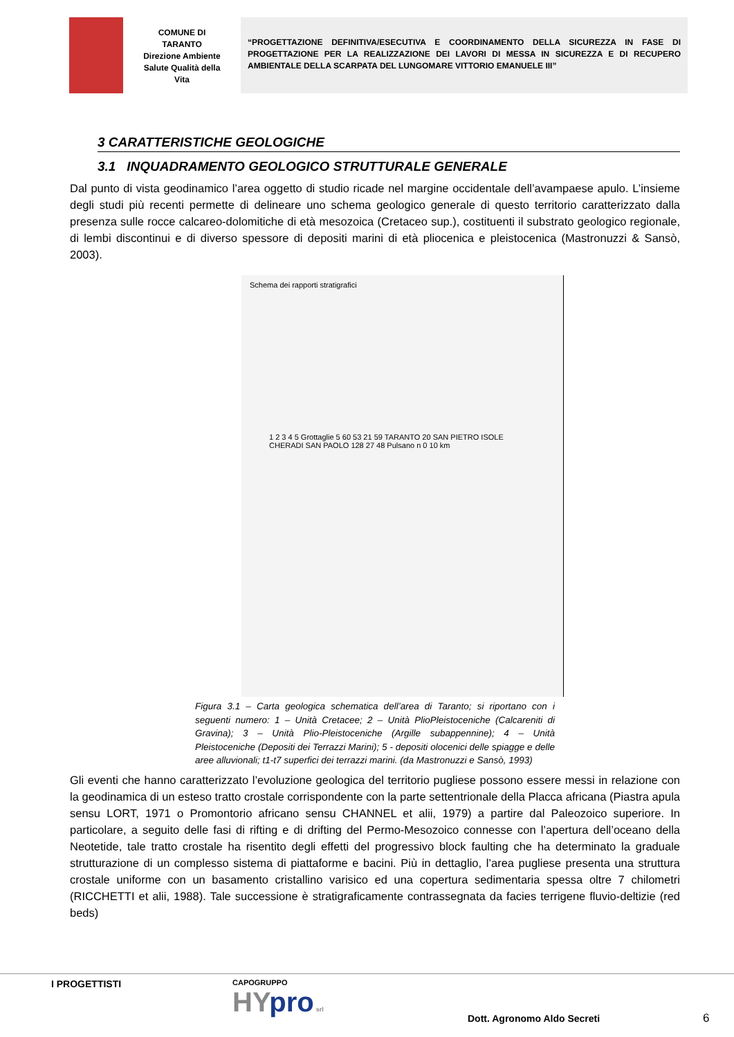COMUNE DI
TARANTO
Direzione Ambiente
Salute Qualità della
Vita
“PROGETTAZIONE DEFINITIVA/ESECUTIVA E COORDINAMENTO DELLA SICUREZZA IN FASE DI PROGETTAZIONE PER LA REALIZZAZIONE DEI LAVORI DI MESSA IN SICUREZZA E DI RECUPERO AMBIENTALE DELLA SCARPATA DEL LUNGOMARE VITTORIO EMANUELE III”
3 CARATTERISTICHE GEOLOGICHE
3.1 INQUADRAMENTO GEOLOGICO STRUTTURALE GENERALE
Dal punto di vista geodinamico l’area oggetto di studio ricade nel margine occidentale dell’avampaese apulo. L’insieme degli studi più recenti permette di delineare uno schema geologico generale di questo territorio caratterizzato dalla presenza sulle rocce calcareo-dolomitiche di età mesozoica (Cretaceo sup.), costituenti il substrato geologico regionale, di lembi discontinui e di diverso spessore di depositi marini di età pliocenica e pleistocenica (Mastronuzzi & Sansò, 2003).
Schema dei rapporti stratigrafici
1 2 3 4 5 Grottaglie 5 60 53 21 59 TARANTO 20 SAN PIETRO ISOLE CHERADI SAN PAOLO 128 27 48 Pulsano n 0 10 km
Figura 3.1 – Carta geologica schematica dell’area di Taranto; si riportano con i seguenti numero: 1 – Unità Cretacee; 2 – Unità PlioPleistoceniche (Calcareniti di Gravina); 3 – Unità Plio-Pleistoceniche (Argille subappennine); 4 – Unità Pleistoceniche (Depositi dei Terrazzi Marini); 5 - depositi olocenici delle spiagge e delle aree alluvionali; t1-t7 superfici dei terrazzi marini. (da Mastronuzzi e Sansò, 1993)
Gli eventi che hanno caratterizzato l’evoluzione geologica del territorio pugliese possono essere messi in relazione con la geodinamica di un esteso tratto crostale corrispondente con la parte settentrionale della Placca africana (Piastra apula sensu LORT, 1971 o Promontorio africano sensu CHANNEL et alii, 1979) a partire dal Paleozoico superiore. In particolare, a seguito delle fasi di rifting e di drifting del Permo-Mesozoico connesse con l’apertura dell’oceano della Neotetide, tale tratto crostale ha risentito degli effetti del progressivo block faulting che ha determinato la graduale strutturazione di un complesso sistema di piattaforme e bacini. Più in dettaglio, l’area pugliese presenta una struttura crostale uniforme con un basamento cristallino varisico ed una copertura sedimentaria spessa oltre 7 chilometri (RICCHETTI et alii, 1988). Tale successione è stratigraficamente contrassegnata da facies terrigene fluvio-deltizie (red beds)
I PROGETTISTI
CAPOGRUPPO
HY pro srl
Dott. Agronomo Aldo Secreti
6